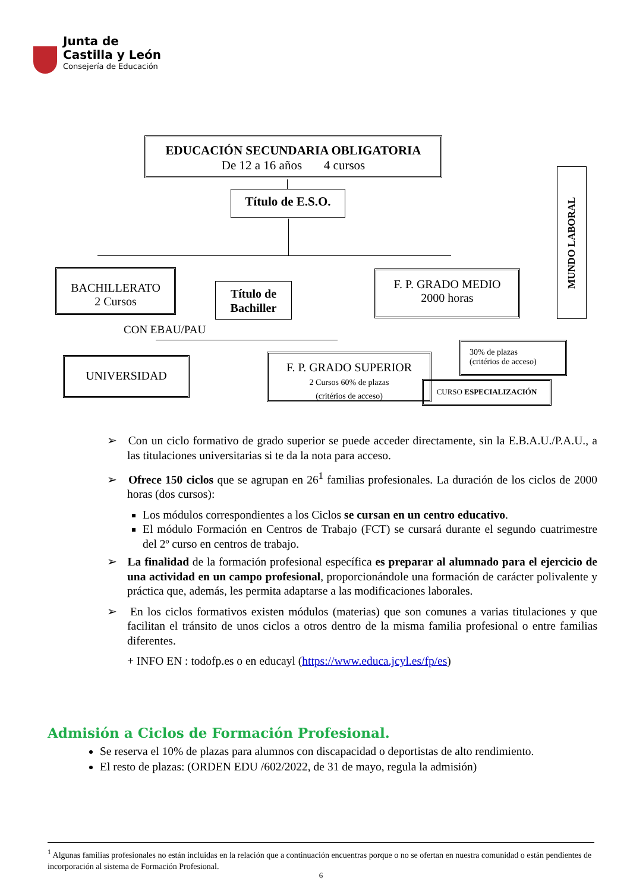Junta de
Castilla y León
Consejería de Educación
EDUCACIÓN SECUNDARIA OBLIGATORIA
De 12 a 16 años 4 cursos
Título de E.S.O.
MUNDO LABORAL
BACHILLERATO
2 Cursos
Título de Bachiller
F. P. GRADO MEDIO
2000 horas
CON EBAU/PAU
UNIVERSIDAD
F. P. GRADO SUPERIOR
2 Cursos 60% de plazas
(critérios de acceso)
30% de plazas
(critérios de acceso)
CURSO ESPECIALIZACIÓN
➢ Con un ciclo formativo de grado superior se puede acceder directamente, sin la E.B.A.U./P.A.U., a las titulaciones universitarias si te da la nota para acceso.
➢ Ofrece 150 ciclos que se agrupan en 26<sup>1</sup> familias profesionales. La duración de los ciclos de 2000 horas (dos cursos):
Los módulos correspondientes a los Ciclos se cursan en un centro educativo.
El módulo Formación en Centros de Trabajo (FCT) se cursará durante el segundo cuatrimestre del 2º curso en centros de trabajo.
➢ La finalidad de la formación profesional específica es preparar al alumnado para el ejercicio de una actividad en un campo profesional, proporcionándole una formación de carácter polivalente y práctica que, además, les permita adaptarse a las modificaciones laborales.
➢ En los ciclos formativos existen módulos (materias) que son comunes a varias titulaciones y que facilitan el tránsito de unos ciclos a otros dentro de la misma familia profesional o entre familias diferentes.
+ INFO EN : todofp.es o en educayl (https://www.educa.jcyl.es/fp/es)
Admisión a Ciclos de Formación Profesional.
Se reserva el 10% de plazas para alumnos con discapacidad o deportistas de alto rendimiento.
El resto de plazas: (ORDEN EDU /602/2022, de 31 de mayo, regula la admisión)
<sup>1</sup> Algunas familias profesionales no están incluidas en la relación que a continuación encuentras porque o no se ofertan en nuestra comunidad o están pendientes de incorporación al sistema de Formación Profesional.
6